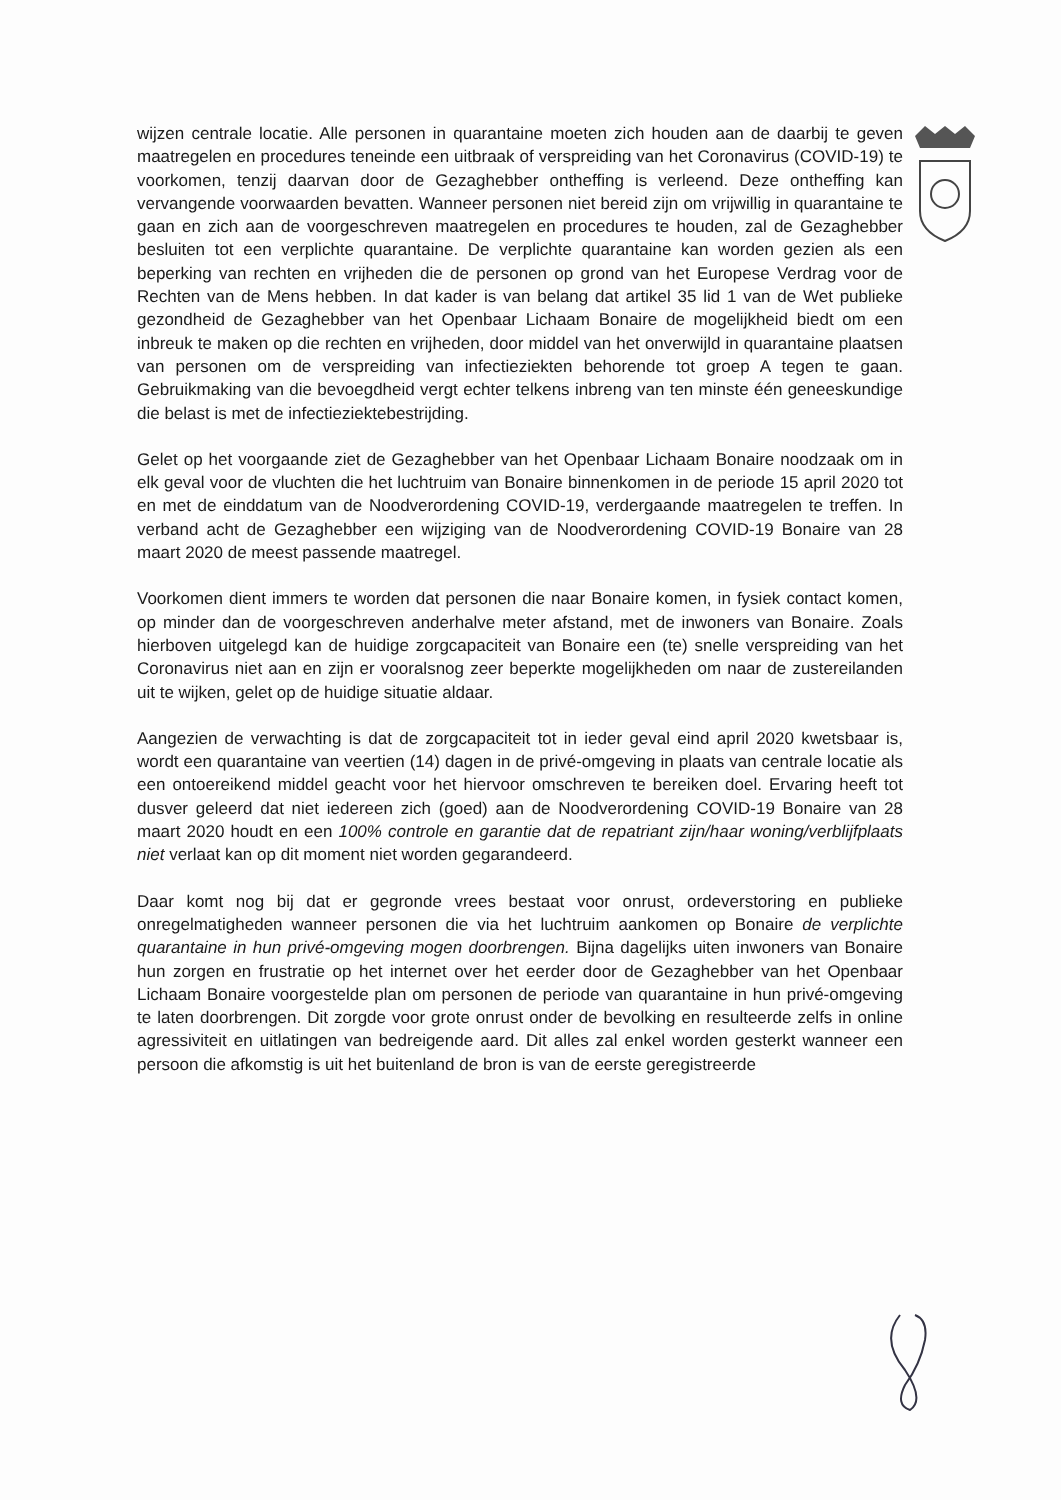wijzen centrale locatie. Alle personen in quarantaine moeten zich houden aan de daarbij te geven maatregelen en procedures teneinde een uitbraak of verspreiding van het Coronavirus (COVID-19) te voorkomen, tenzij daarvan door de Gezaghebber ontheffing is verleend. Deze ontheffing kan vervangende voorwaarden bevatten. Wanneer personen niet bereid zijn om vrijwillig in quarantaine te gaan en zich aan de voorgeschreven maatregelen en procedures te houden, zal de Gezaghebber besluiten tot een verplichte quarantaine. De verplichte quarantaine kan worden gezien als een beperking van rechten en vrijheden die de personen op grond van het Europese Verdrag voor de Rechten van de Mens hebben. In dat kader is van belang dat artikel 35 lid 1 van de Wet publieke gezondheid de Gezaghebber van het Openbaar Lichaam Bonaire de mogelijkheid biedt om een inbreuk te maken op die rechten en vrijheden, door middel van het onverwijld in quarantaine plaatsen van personen om de verspreiding van infectieziekten behorende tot groep A tegen te gaan. Gebruikmaking van die bevoegdheid vergt echter telkens inbreng van ten minste één geneeskundige die belast is met de infectieziektebestrijding.
Gelet op het voorgaande ziet de Gezaghebber van het Openbaar Lichaam Bonaire noodzaak om in elk geval voor de vluchten die het luchtruim van Bonaire binnenkomen in de periode 15 april 2020 tot en met de einddatum van de Noodverordening COVID-19, verdergaande maatregelen te treffen. In verband acht de Gezaghebber een wijziging van de Noodverordening COVID-19 Bonaire van 28 maart 2020 de meest passende maatregel.
Voorkomen dient immers te worden dat personen die naar Bonaire komen, in fysiek contact komen, op minder dan de voorgeschreven anderhalve meter afstand, met de inwoners van Bonaire. Zoals hierboven uitgelegd kan de huidige zorgcapaciteit van Bonaire een (te) snelle verspreiding van het Coronavirus niet aan en zijn er vooralsnog zeer beperkte mogelijkheden om naar de zustereilanden uit te wijken, gelet op de huidige situatie aldaar.
Aangezien de verwachting is dat de zorgcapaciteit tot in ieder geval eind april 2020 kwetsbaar is, wordt een quarantaine van veertien (14) dagen in de privé-omgeving in plaats van centrale locatie als een ontoereikend middel geacht voor het hiervoor omschreven te bereiken doel. Ervaring heeft tot dusver geleerd dat niet iedereen zich (goed) aan de Noodverordening COVID-19 Bonaire van 28 maart 2020 houdt en een 100% controle en garantie dat de repatriant zijn/haar woning/verblijfplaats niet verlaat kan op dit moment niet worden gegarandeerd.
Daar komt nog bij dat er gegronde vrees bestaat voor onrust, ordeverstoring en publieke onregelmatigheden wanneer personen die via het luchtruim aankomen op Bonaire de verplichte quarantaine in hun privé-omgeving mogen doorbrengen. Bijna dagelijks uiten inwoners van Bonaire hun zorgen en frustratie op het internet over het eerder door de Gezaghebber van het Openbaar Lichaam Bonaire voorgestelde plan om personen de periode van quarantaine in hun privé-omgeving te laten doorbrengen. Dit zorgde voor grote onrust onder de bevolking en resulteerde zelfs in online agressiviteit en uitlatingen van bedreigende aard. Dit alles zal enkel worden gesterkt wanneer een persoon die afkomstig is uit het buitenland de bron is van de eerste geregistreerde